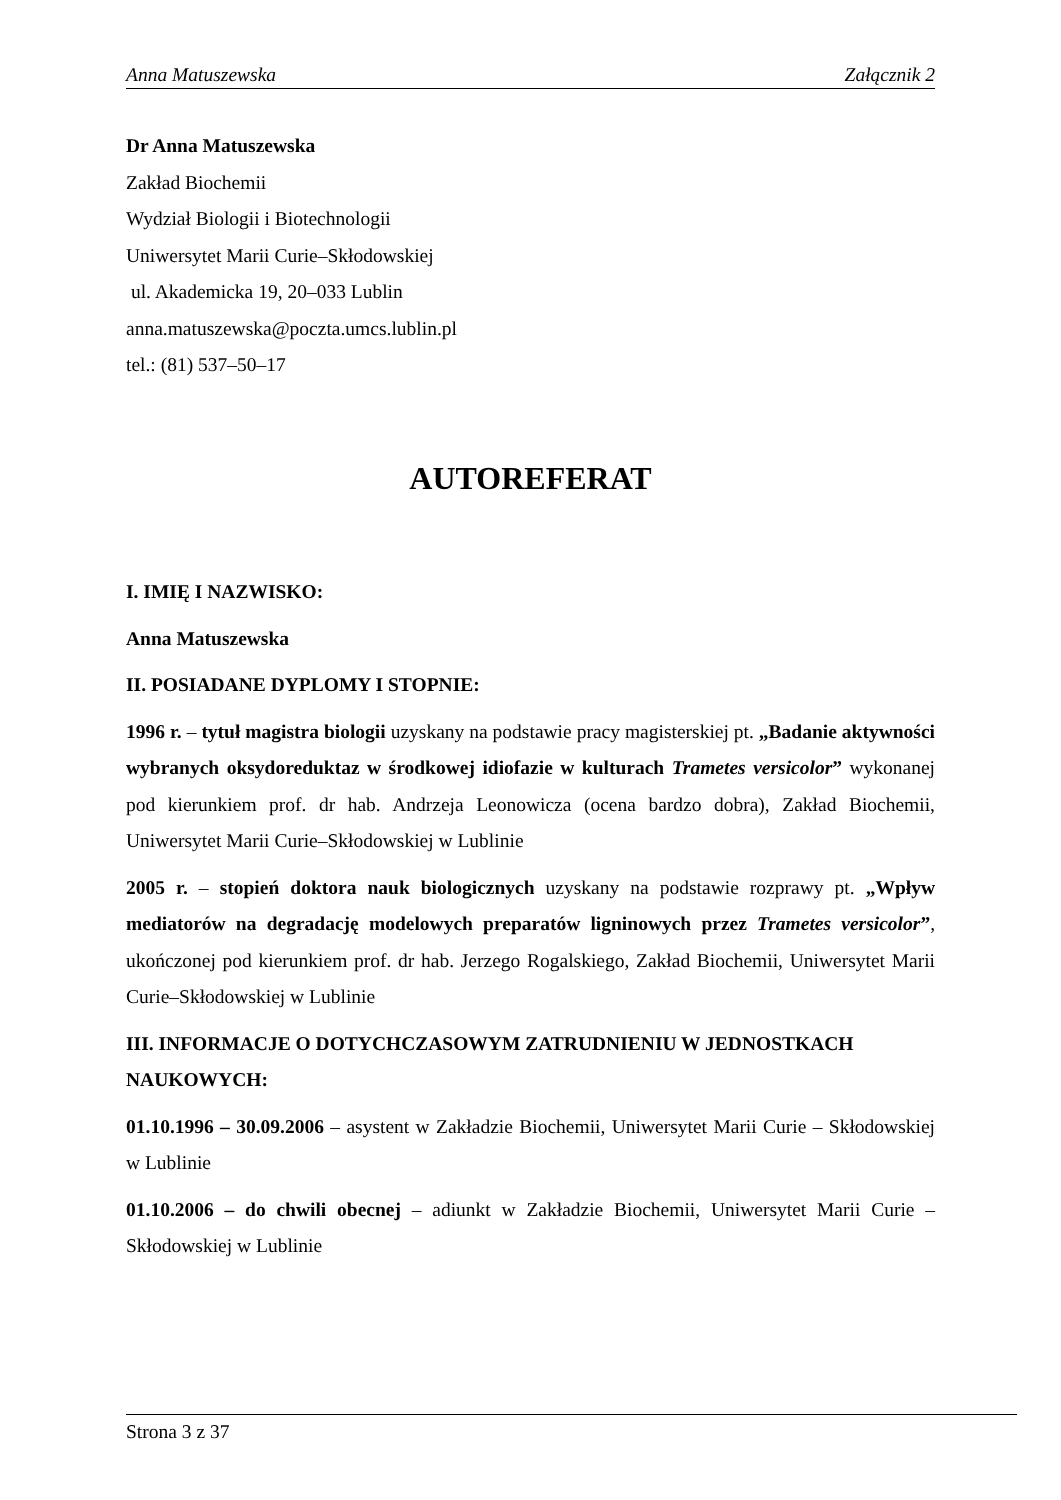Anna Matuszewska Załącznik 2
Dr Anna Matuszewska
Zakład Biochemii
Wydział Biologii i Biotechnologii
Uniwersytet Marii Curie–Skłodowskiej
ul. Akademicka 19, 20–033 Lublin
anna.matuszewska@poczta.umcs.lublin.pl
tel.: (81) 537–50–17
AUTOREFERAT
I. IMIĘ I NAZWISKO:
Anna Matuszewska
II. POSIADANE DYPLOMY I STOPNIE:
1996 r. – tytuł magistra biologii uzyskany na podstawie pracy magisterskiej pt. „Badanie aktywności wybranych oksydoreduktaz w środkowej idiofazie w kulturach Trametes versicolor” wykonanej pod kierunkiem prof. dr hab. Andrzeja Leonowicza (ocena bardzo dobra), Zakład Biochemii, Uniwersytet Marii Curie–Skłodowskiej w Lublinie
2005 r. – stopień doktora nauk biologicznych uzyskany na podstawie rozprawy pt. „Wpływ mediatorów na degradację modelowych preparatów ligninowych przez Trametes versicolor”, ukończonej pod kierunkiem prof. dr hab. Jerzego Rogalskiego, Zakład Biochemii, Uniwersytet Marii Curie–Skłodowskiej w Lublinie
III. INFORMACJE O DOTYCHCZASOWYM ZATRUDNIENIU W JEDNOSTKACH NAUKOWYCH:
01.10.1996 – 30.09.2006 – asystent w Zakładzie Biochemii, Uniwersytet Marii Curie – Skłodowskiej w Lublinie
01.10.2006 – do chwili obecnej – adiunkt w Zakładzie Biochemii, Uniwersytet Marii Curie – Skłodowskiej w Lublinie
Strona 3 z 37